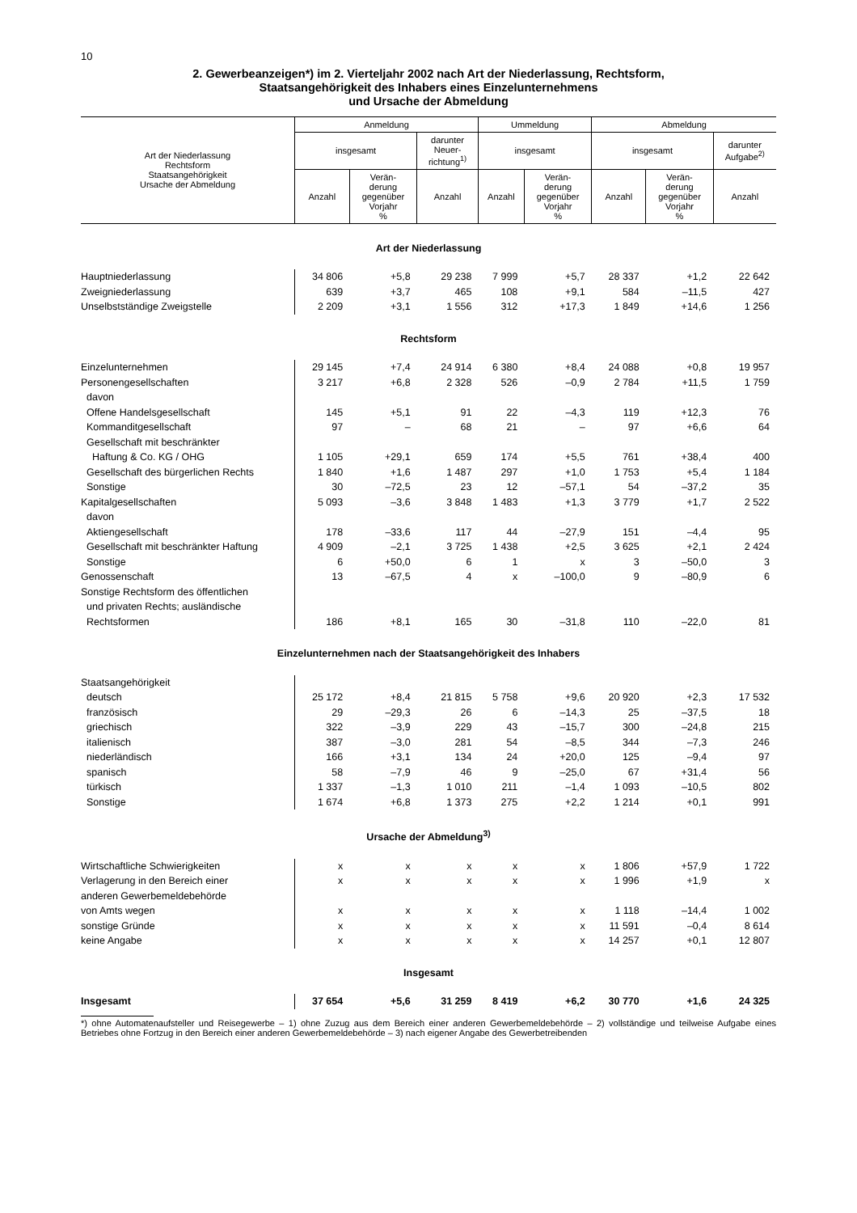10
2. Gewerbeanzeigen*) im 2. Vierteljahr 2002 nach Art der Niederlassung, Rechtsform,
Staatsangehörigkeit des Inhabers eines Einzelunternehmens
und Ursache der Abmeldung
| Art der Niederlassung Rechtsform Staatsangehörigkeit Ursache der Abmeldung | Anmeldung | | | Ummeldung | | Abmeldung | | |
| --- | --- | --- | --- | --- | --- | --- | --- | --- |
| | insgesamt | | darunter Neuer- richtung<sup>1)</sup> | insgesamt | | insgesamt | | darunter Aufgabe<sup>2)</sup> |
| | Anzahl | Verän- derung gegenüber Vorjahr % | Anzahl | Anzahl | Verän- derung gegenüber Vorjahr % | Anzahl | Verän- derung gegenüber Vorjahr % | Anzahl |
| Art der Niederlassung | | | | | | | | |
| Hauptniederlassung | 34 806 | +5,8 | 29 238 | 7 999 | +5,7 | 28 337 | +1,2 | 22 642 |
| Zweigniederlassung | 639 | +3,7 | 465 | 108 | +9,1 | 584 | –11,5 | 427 |
| Unselbstständige Zweigstelle | 2 209 | +3,1 | 1 556 | 312 | +17,3 | 1 849 | +14,6 | 1 256 |
| Rechtsform | | | | | | | | |
| Einzelunternehmen | 29 145 | +7,4 | 24 914 | 6 380 | +8,4 | 24 088 | +0,8 | 19 957 |
| Personengesellschaften | 3 217 | +6,8 | 2 328 | 526 | –0,9 | 2 784 | +11,5 | 1 759 |
| davon | | | | | | | | |
| Offene Handelsgesellschaft | 145 | +5,1 | 91 | 22 | –4,3 | 119 | +12,3 | 76 |
| Kommanditgesellschaft | 97 | – | 68 | 21 | – | 97 | +6,6 | 64 |
| Gesellschaft mit beschränkter | | | | | | | | |
| Haftung & Co. KG / OHG | 1 105 | +29,1 | 659 | 174 | +5,5 | 761 | +38,4 | 400 |
| Gesellschaft des bürgerlichen Rechts | 1 840 | +1,6 | 1 487 | 297 | +1,0 | 1 753 | +5,4 | 1 184 |
| Sonstige | 30 | –72,5 | 23 | 12 | –57,1 | 54 | –37,2 | 35 |
| Kapitalgesellschaften | 5 093 | –3,6 | 3 848 | 1 483 | +1,3 | 3 779 | +1,7 | 2 522 |
| davon | | | | | | | | |
| Aktiengesellschaft | 178 | –33,6 | 117 | 44 | –27,9 | 151 | –4,4 | 95 |
| Gesellschaft mit beschränkter Haftung | 4 909 | –2,1 | 3 725 | 1 438 | +2,5 | 3 625 | +2,1 | 2 424 |
| Sonstige | 6 | +50,0 | 6 | 1 | x | 3 | –50,0 | 3 |
| Genossenschaft | 13 | –67,5 | 4 | x | –100,0 | 9 | –80,9 | 6 |
| Sonstige Rechtsform des öffentlichen | | | | | | | | |
| und privaten Rechts; ausländische | | | | | | | | |
| Rechtsformen | 186 | +8,1 | 165 | 30 | –31,8 | 110 | –22,0 | 81 |
| Einzelunternehmen nach der Staatsangehörigkeit des Inhabers | | | | | | | | |
| Staatsangehörigkeit | | | | | | | | |
| deutsch | 25 172 | +8,4 | 21 815 | 5 758 | +9,6 | 20 920 | +2,3 | 17 532 |
| französisch | 29 | –29,3 | 26 | 6 | –14,3 | 25 | –37,5 | 18 |
| griechisch | 322 | –3,9 | 229 | 43 | –15,7 | 300 | –24,8 | 215 |
| italienisch | 387 | –3,0 | 281 | 54 | –8,5 | 344 | –7,3 | 246 |
| niederländisch | 166 | +3,1 | 134 | 24 | +20,0 | 125 | –9,4 | 97 |
| spanisch | 58 | –7,9 | 46 | 9 | –25,0 | 67 | +31,4 | 56 |
| türkisch | 1 337 | –1,3 | 1 010 | 211 | –1,4 | 1 093 | –10,5 | 802 |
| Sonstige | 1 674 | +6,8 | 1 373 | 275 | +2,2 | 1 214 | +0,1 | 991 |
| Ursache der Abmeldung<sup>3)</sup> | | | | | | | | |
| Wirtschaftliche Schwierigkeiten | x | x | x | x | x | 1 806 | +57,9 | 1 722 |
| Verlagerung in den Bereich einer | x | x | x | x | x | 1 996 | +1,9 | x |
| anderen Gewerbemeldebehörde | | | | | | | | |
| von Amts wegen | x | x | x | x | x | 1 118 | –14,4 | 1 002 |
| sonstige Gründe | x | x | x | x | x | 11 591 | –0,4 | 8 614 |
| keine Angabe | x | x | x | x | x | 14 257 | +0,1 | 12 807 |
| Insgesamt | | | | | | | | |
| Insgesamt | 37 654 | +5,6 | 31 259 | 8 419 | +6,2 | 30 770 | +1,6 | 24 325 |
*) ohne Automatenaufsteller und Reisegewerbe – 1) ohne Zuzug aus dem Bereich einer anderen Gewerbemeldebehörde – 2) vollständige und teilweise Aufgabe eines Betriebes ohne Fortzug in den Bereich einer anderen Gewerbemeldebehörde – 3) nach eigener Angabe des Gewerbetreibenden